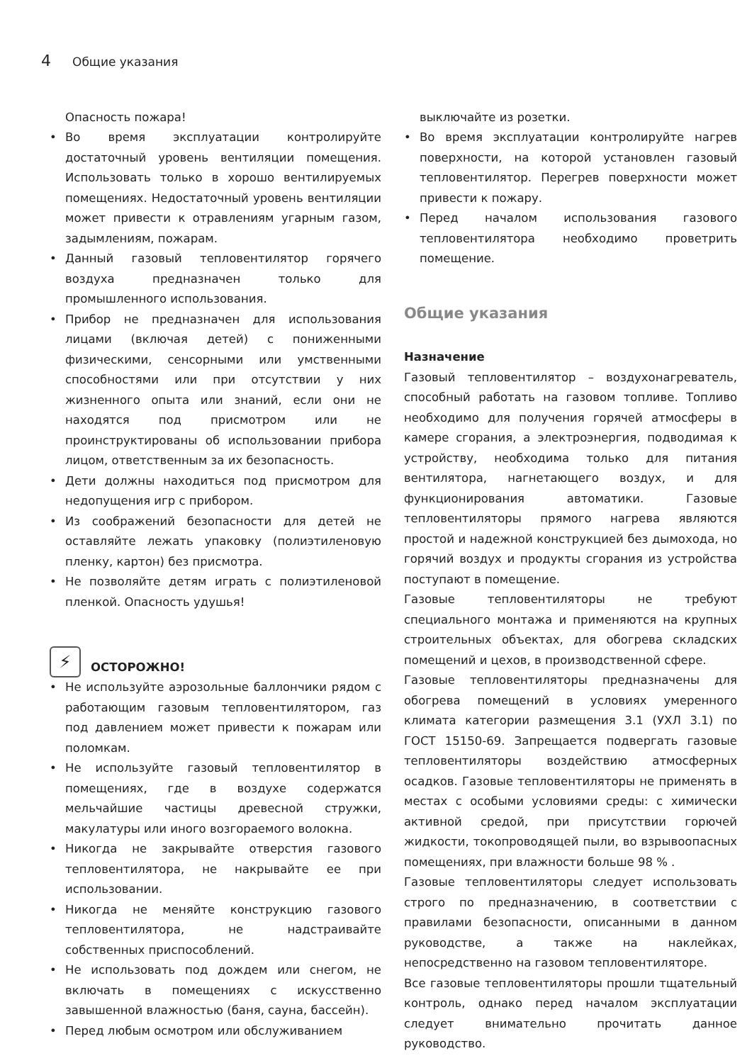4 Общие указания
Опасность пожара!
Во время эксплуатации контролируйте достаточный уровень вентиляции помещения. Использовать только в хорошо вентилируемых помещениях. Недостаточный уровень вентиляции может привести к отравлениям угарным газом, задымлениям, пожарам.
Данный газовый тепловентилятор горячего воздуха предназначен только для промышленного использования.
Прибор не предназначен для использования лицами (включая детей) с пониженными физическими, сенсорными или умственными способностями или при отсутствии у них жизненного опыта или знаний, если они не находятся под присмотром или не проинструктированы об использовании прибора лицом, ответственным за их безопасность.
Дети должны находиться под присмотром для недопущения игр с прибором.
Из соображений безопасности для детей не оставляйте лежать упаковку (полиэтиленовую пленку, картон) без присмотра.
Не позволяйте детям играть с полиэтиленовой пленкой. Опасность удушья!
⚡
ОСТОРОЖНО!
Не используйте аэрозольные баллончики рядом с работающим газовым тепловентилятором, газ под давлением может привести к пожарам или поломкам.
Не используйте газовый тепловентилятор в помещениях, где в воздухе содержатся мельчайшие частицы древесной стружки, макулатуры или иного возгораемого волокна.
Никогда не закрывайте отверстия газового тепловентилятора, не накрывайте ее при использовании.
Никогда не меняйте конструкцию газового тепловентилятора, не надстраивайте собственных приспособлений.
Не использовать под дождем или снегом, не включать в помещениях с искусственно завышенной влажностью (баня, сауна, бассейн).
Перед любым осмотром или обслуживанием
выключайте из розетки.
Во время эксплуатации контролируйте нагрев поверхности, на которой установлен газовый тепловентилятор. Перегрев поверхности может привести к пожару.
Перед началом использования газового тепловентилятора необходимо проветрить помещение.
Общие указания
Назначение
Газовый тепловентилятор – воздухонагреватель, способный работать на газовом топливе. Топливо необходимо для получения горячей атмосферы в камере сгорания, а электроэнергия, подводимая к устройству, необходима только для питания вентилятора, нагнетающего воздух, и для функционирования автоматики. Газовые тепловентиляторы прямого нагрева являются простой и надежной конструкцией без дымохода, но горячий воздух и продукты сгорания из устройства поступают в помещение.
Газовые тепловентиляторы не требуют специального монтажа и применяются на крупных строительных объектах, для обогрева складских помещений и цехов, в производственной сфере.
Газовые тепловентиляторы предназначены для обогрева помещений в условиях умеренного климата категории размещения 3.1 (УХЛ 3.1) по ГОСТ 15150-69. Запрещается подвергать газовые тепловентиляторы воздействию атмосферных осадков. Газовые тепловентиляторы не применять в местах с особыми условиями среды: с химически активной средой, при присутствии горючей жидкости, токопроводящей пыли, во взрывоопасных помещениях, при влажности больше 98 % .
Газовые тепловентиляторы следует использовать строго по предназначению, в соответствии с правилами безопасности, описанными в данном руководстве, а также на наклейках, непосредственно на газовом тепловентиляторе.
Все газовые тепловентиляторы прошли тщательный контроль, однако перед началом эксплуатации следует внимательно прочитать данное руководство.